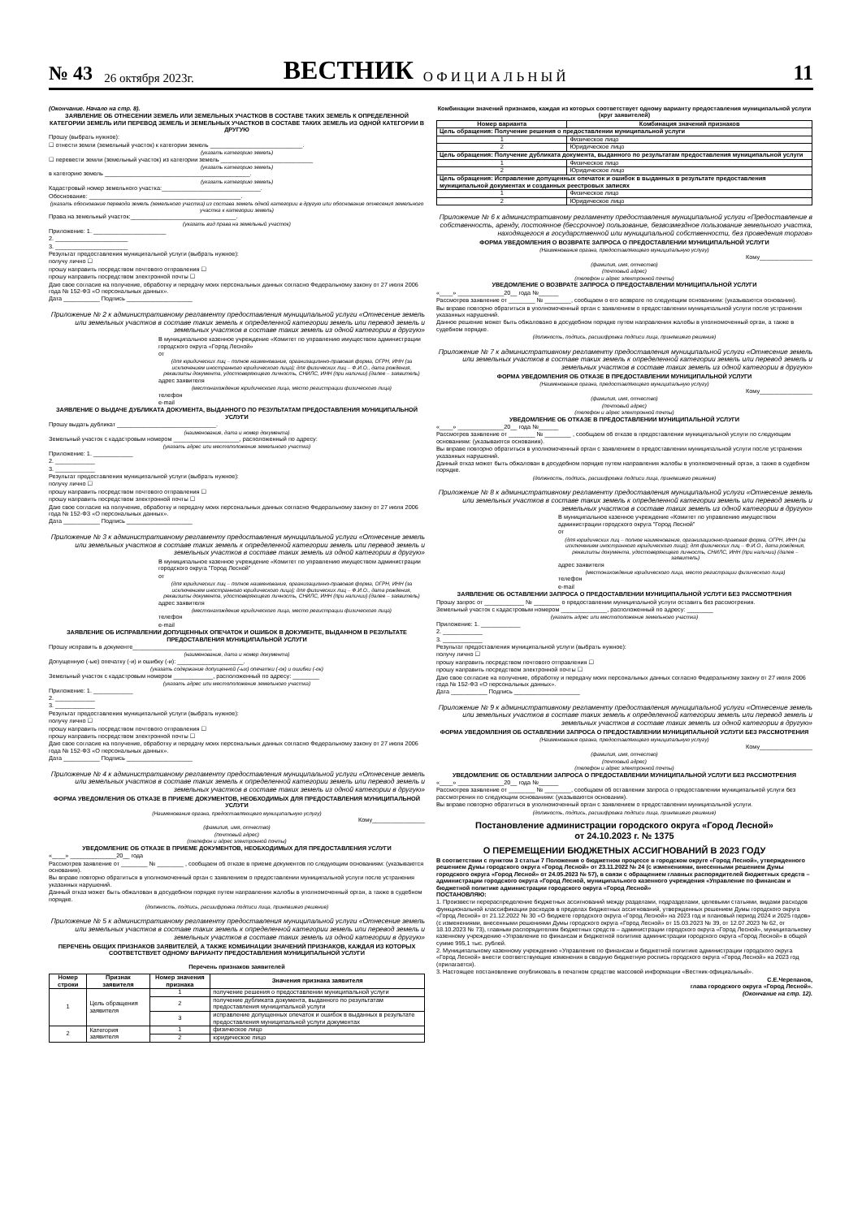№ 43 26 октября 2023г. ВЕСТНИК ОФИЦИАЛЬНЫЙ 11
(Окончание. Начало на стр. 8).
ЗАЯВЛЕНИЕ ОБ ОТНЕСЕНИИ ЗЕМЕЛЬ ИЛИ ЗЕМЕЛЬНЫХ УЧАСТКОВ В СОСТАВЕ ТАКИХ ЗЕМЕЛЬ К ОПРЕДЕЛЕННОЙ КАТЕГОРИИ ЗЕМЕЛЬ ИЛИ ПЕРЕВОД ЗЕМЕЛЬ И ЗЕМЕЛЬНЫХ УЧАСТКОВ В СОСТАВЕ ТАКИХ ЗЕМЕЛЬ ИЗ ОДНОЙ КАТЕГОРИИ В ДРУГУЮ
Прошу (выбрать нужное):
☐ отнести земли (земельный участок) к категории земель ____________________________.
(указать категорию земель)
☐ перевести земли (земельный участок) из категории земель ____________________________
(указать категорию земель)
в категорию земель ____________________________________________.
(указать категорию земель)
Кадастровый номер земельного участка:______________________________.
Обоснование: ______________________________________________.
(указать обоснование перевода земель (земельного участка) из состава земель одной категории в другую или обоснование отнесения земельного участка к категории земель)
Права на земельный участок:________________________________.
(указать вид права на земельный участок)
Приложение: 1. ______________________
2. ______________________
3. ______________________
Результат предоставления муниципальной услуги (выбрать нужное):
получу лично ☐
прошу направить посредством почтового отправления ☐
прошу направить посредством электронной почты ☐
Даю свое согласие на получение, обработку и передачу моих персональных данных согласно Федеральному закону от 27 июля 2006 года № 152-ФЗ «О персональных данных».
Дата ___________ Подпись ____________________
Приложение № 2 к административному регламенту предоставления муниципальной услуги «Отнесение земель или земельных участков в составе таких земель к определенной категории земель или перевод земель и земельных участков в составе таких земель из одной категории в другую»
В муниципальное казенное учреждение «Комитет по управлению имуществом администрации городского округа «Город Лесной»
от
(для юридических лиц – полное наименование, организационно-правовая форма, ОГРН, ИНН (за исключением иностранного юридического лица); для физических лиц – Ф.И.О., дата рождения, реквизиты документа, удостоверяющего личность, СНИЛС, ИНН (при наличии) (далее – заявитель)
адрес заявителя
(местонахождение юридического лица, место регистрации физического лица)
телефон
e-mail
ЗАЯВЛЕНИЕ О ВЫДАЧЕ ДУБЛИКАТА ДОКУМЕНТА, ВЫДАННОГО ПО РЕЗУЛЬТАТАМ ПРЕДОСТАВЛЕНИЯ МУНИЦИПАЛЬНОЙ УСЛУГИ
Прошу выдать дубликат ______________________________.
(наименование, дата и номер документа)
Земельный участок с кадастровым номером ____________________, расположенный по адресу:
(указать адрес или местоположение земельного участка)
Приложение: 1. ____________
2. ____________
3. ____________
Результат предоставления муниципальной услуги (выбрать нужное):
получу лично ☐
прошу направить посредством почтового отправления ☐
прошу направить посредством электронной почты ☐
Даю свое согласие на получение, обработку и передачу моих персональных данных согласно Федеральному закону от 27 июля 2006 года № 152-ФЗ «О персональных данных».
Дата ___________ Подпись ____________________
Приложение № 3 к административному регламенту предоставления муниципальной услуги «Отнесение земель или земельных участков в составе таких земель к определенной категории земель или перевод земель и земельных участков в составе таких земель из одной категории в другую»
В муниципальное казенное учреждение «Комитет по управлению имуществом администрации городского округа "Город Лесной"
от
(для юридических лиц – полное наименование, организационно-правовая форма, ОГРН, ИНН (за исключением иностранного юридического лица); для физических лиц – Ф.И.О., дата рождения, реквизиты документа, удостоверяющего личность, СНИЛС, ИНН (при наличии) (далее – заявитель)
адрес заявителя
(местонахождение юридического лица, место регистрации физического лица)
телефон
e-mail
ЗАЯВЛЕНИЕ ОБ ИСПРАВЛЕНИИ ДОПУЩЕННЫХ ОПЕЧАТОК И ОШИБОК В ДОКУМЕНТЕ, ВЫДАННОМ В РЕЗУЛЬТАТЕ ПРЕДОСТАВЛЕНИЯ МУНИЦИПАЛЬНОЙ УСЛУГИ
Прошу исправить в документе________________________
(наименование, дата и номер документа)
Допущенную (-ые) опечатку (-и) и ошибку (-и): ____________________.
(указать содержание допущенной (-ых) опечатки (-ок) и ошибки (-ок)
Земельный участок с кадастровым номером ____________, расположенный по адресу: ________
(указать адрес или местоположение земельного участка)
Приложение: 1. ____________
2. ____________
3. ____________
Результат предоставления муниципальной услуги (выбрать нужное):
получу лично ☐
прошу направить посредством почтового отправления ☐
прошу направить посредством электронной почты ☐
Даю свое согласие на получение, обработку и передачу моих персональных данных согласно Федеральному закону от 27 июля 2006 года № 152-ФЗ «О персональных данных».
Дата ___________ Подпись ____________________
Приложение № 4 к административному регламенту предоставления муниципальной услуги «Отнесение земель или земельных участков в составе таких земель к определенной категории земель или перевод земель и земельных участков в составе таких земель из одной категории в другую»
ФОРМА УВЕДОМЛЕНИЯ ОБ ОТКАЗЕ В ПРИЕМЕ ДОКУМЕНТОВ, НЕОБХОДИМЫХ ДЛЯ ПРЕДОСТАВЛЕНИЯ МУНИЦИПАЛЬНОЙ УСЛУГИ
(Наименование органа, предоставляющего муниципальную услугу)
Кому________________
(фамилия, имя, отчество)
(почтовый адрес)
(телефон и адрес электронной почты)
УВЕДОМЛЕНИЕ ОБ ОТКАЗЕ В ПРИЕМЕ ДОКУМЕНТОВ, НЕОБХОДИМЫХ ДЛЯ ПРЕДОСТАВЛЕНИЯ УСЛУГИ
«____» ______________20__ года
Рассмотрев заявление от ________ № ________ , сообщаем об отказе в приеме документов по следующим основаниям: (указываются основания).
Вы вправе повторно обратиться в уполномоченный орган с заявлением о предоставлении муниципальной услуги после устранения указанных нарушений.
Данный отказ может быть обжалован в досудебном порядке путем направления жалобы в уполномоченный орган, а также в судебном порядке.
(должность, подпись, расшифровка подписи лица, принявшего решение)
Приложение № 5 к административному регламенту предоставления муниципальной услуги «Отнесение земель или земельных участков в составе таких земель к определенной категории земель или перевод земель и земельных участков в составе таких земель из одной категории в другую»
ПЕРЕЧЕНЬ ОБЩИХ ПРИЗНАКОВ ЗАЯВИТЕЛЕЙ, А ТАКЖЕ КОМБИНАЦИИ ЗНАЧЕНИЙ ПРИЗНАКОВ, КАЖДАЯ ИЗ КОТОРЫХ СООТВЕТСТВУЕТ ОДНОМУ ВАРИАНТУ ПРЕДОСТАВЛЕНИЯ МУНИЦИПАЛЬНОЙ УСЛУГИ
Перечень признаков заявителей
| Номер строки | Признак заявителя | Номер значения признака | Значения признака заявителя |
| --- | --- | --- | --- |
| 1 | Цель обращения заявителя | 1 | получение решения о предоставлении муниципальной услуги |
| | | 2 | получение дубликата документа, выданного по результатам предоставления муниципальной услуги |
| | | 3 | исправление допущенных опечаток и ошибок в выданных в результате предоставления муниципальной услуги документах |
| 2 | Категория заявителя | 1 | физическое лицо |
| | | 2 | юридическое лицо |
Комбинации значений признаков, каждая из которых соответствует одному варианту предоставления муниципальной услуги (круг заявителей)
| Номер варианта | Комбинация значений признаков |
| --- | --- |
| Цель обращения: Получение решения о предоставлении муниципальной услуги | |
| 1 | Физическое лицо |
| 2 | Юридическое лицо |
| Цель обращения: Получение дубликата документа, выданного по результатам предоставления муниципальной услуги | |
| 1 | Физическое лицо |
| 2 | Юридическое лицо |
| Цель обращения: Исправление допущенных опечаток и ошибок в выданных в результате предоставления муниципальной документах и созданных реестровых записях | |
| 1 | Физическое лицо |
| 2 | Юридическое лицо |
Приложение № 6 к административному регламенту предоставления муниципальной услуги «Предоставление в собственность, аренду, постоянное (бессрочное) пользование, безвозмездное пользование земельного участка, находящегося в государственной или муниципальной собственности, без проведения торгов»
ФОРМА УВЕДОМЛЕНИЯ О ВОЗВРАТЕ ЗАПРОСА О ПРЕДОСТАВЛЕНИИ МУНИЦИПАЛЬНОЙ УСЛУГИ
(Наименование органа, предоставляющего муниципальную услугу)
Кому________________
(фамилия, имя, отчество)
(почтовый адрес)
(телефон и адрес электронной почты)
УВЕДОМЛЕНИЕ О ВОЗВРАТЕ ЗАПРОСА О ПРЕДОСТАВЛЕНИИ МУНИЦИПАЛЬНОЙ УСЛУГИ
«____» ______________20__ года №______
Рассмотрев заявление от ________ № ________, сообщаем о его возврате по следующим основаниям: (указываются основания).
Вы вправе повторно обратиться в уполномоченный орган с заявлением о предоставлении муниципальной услуги после устранения указанных нарушений.
Данное решение может быть обжаловано в досудебном порядке путем направления жалобы в уполномоченный орган, а также в судебном порядке.
(должность, подпись, расшифровка подписи лица, принявшего решение)
Приложение № 7 к административному регламенту предоставления муниципальной услуги «Отнесение земель или земельных участков в составе таких земель к определенной категории земель или перевод земель и земельных участков в составе таких земель из одной категории в другую»
ФОРМА УВЕДОМЛЕНИЯ ОБ ОТКАЗЕ В ПРЕДОСТАВЛЕНИИ МУНИЦИПАЛЬНОЙ УСЛУГИ
(Наименование органа, предоставляющего муниципальную услугу)
Кому________________
(фамилия, имя, отчество)
(почтовый адрес)
(телефон и адрес электронной почты)
УВЕДОМЛЕНИЕ ОБ ОТКАЗЕ В ПРЕДОСТАВЛЕНИИ МУНИЦИПАЛЬНОЙ УСЛУГИ
«____» ______________20__ года №______
Рассмотрев заявление от ________ № ________ , сообщаем об отказе в предоставлении муниципальной услуги по следующим основаниям: (указываются основания).
Вы вправе повторно обратиться в уполномоченный орган с заявлением о предоставлении муниципальной услуги после устранения указанных нарушений.
Данный отказ может быть обжалован в досудебном порядке путем направления жалобы в уполномоченный орган, а также в судебном порядке.
(должность, подпись, расшифровка подписи лица, принявшего решение)
Приложение № 8 к административному регламенту предоставления муниципальной услуги «Отнесение земель или земельных участков в составе таких земель к определенной категории земель или перевод земель и земельных участков в составе таких земель из одной категории в другую»
В муниципальное казенное учреждение «Комитет по управлению имуществом администрации городского округа "Город Лесной"
от
(для юридических лиц – полное наименование, организационно-правовая форма, ОГРН, ИНН (за исключением иностранного юридического лица); для физических лиц – Ф.И.О., дата рождения, реквизиты документа, удостоверяющего личность, СНИЛС, ИНН (при наличии) (далее – заявитель)
адрес заявителя
(местонахождение юридического лица, место регистрации физического лица)
телефон
e-mail
ЗАЯВЛЕНИЕ ОБ ОСТАВЛЕНИИ ЗАПРОСА О ПРЕДОСТАВЛЕНИИ МУНИЦИПАЛЬНОЙ УСЛУГИ БЕЗ РАССМОТРЕНИЯ
Прошу запрос от ____________ № ________ о предоставлении муниципальной услуги оставить без рассмотрения.
Земельный участок с кадастровым номером ______________, расположенный по адресу: ________
(указать адрес или местоположение земельного участка)
Приложение: 1. ____________
2. ____________
3. ____________
Результат предоставления муниципальной услуги (выбрать нужное):
получу лично ☐
прошу направить посредством почтового отправления ☐
прошу направить посредством электронной почты ☐
Даю свое согласие на получение, обработку и передачу моих персональных данных согласно Федеральному закону от 27 июля 2006 года № 152-ФЗ «О персональных данных».
Дата ___________ Подпись ____________________
Приложение № 9 к административному регламенту предоставления муниципальной услуги «Отнесение земель или земельных участков в составе таких земель к определенной категории земель или перевод земель и земельных участков в составе таких земель из одной категории в другую»
ФОРМА УВЕДОМЛЕНИЯ ОБ ОСТАВЛЕНИИ ЗАПРОСА О ПРЕДОСТАВЛЕНИИ МУНИЦИПАЛЬНОЙ УСЛУГИ БЕЗ РАССМОТРЕНИЯ
(Наименование органа, предоставляющего муниципальную услугу)
Кому________________
(фамилия, имя, отчество)
(почтовый адрес)
(телефон и адрес электронной почты)
УВЕДОМЛЕНИЕ ОБ ОСТАВЛЕНИИ ЗАПРОСА О ПРЕДОСТАВЛЕНИИ МУНИЦИПАЛЬНОЙ УСЛУГИ БЕЗ РАССМОТРЕНИЯ
«____» ______________20__ года №______
Рассмотрев заявление от ________ № ________, сообщаем об оставлении запроса о предоставлении муниципальной услуги без рассмотрения по следующим основаниям: (указываются основания).
Вы вправе повторно обратиться в уполномоченный орган с заявлением о предоставлении муниципальной услуги.
(должность, подпись, расшифровка подписи лица, принявшего решение)
Постановление администрации городского округа «Город Лесной»
от 24.10.2023 г. № 1375
О ПЕРЕМЕЩЕНИИ БЮДЖЕТНЫХ АССИГНОВАНИЙ В 2023 ГОДУ
В соответствии с пунктом 3 статьи 7 Положения о бюджетном процессе в городском округе «Город Лесной», утвержденного решением Думы городского округа «Город Лесной» от 23.11.2022 № 24 (с изменениями, внесенными решением Думы городского округа «Город Лесной» от 24.05.2023 № 57), в связи с обращением главных распорядителей бюджетных средств – администрации городского округа «Город Лесной, муниципального казенного учреждения «Управление по финансам и бюджетной политике администрации городского округа «Город Лесной»
ПОСТАНОВЛЯЮ:
1. Произвести перераспределение бюджетных ассигнований между разделами, подразделами, целевыми статьями, видами расходов функциональной классификации расходов в пределах бюджетных ассигнований, утвержденных решением Думы городского округа «Город Лесной» от 21.12.2022 № 30 «О бюджете городского округа «Город Лесной» на 2023 год и плановый период 2024 и 2025 годов» (с изменениями, внесенными решениями Думы городского округа «Город Лесной» от 15.03.2023 № 39, от 12.07.2023 № 62, от 18.10.2023 № 73), главным распорядителям бюджетных средств – администрации городского округа «Город Лесной», муниципальному казенному учреждению «Управление по финансам и бюджетной политике администрации городского округа «Город Лесной» в общей сумме 995,1 тыс. рублей.
2. Муниципальному казенному учреждению «Управление по финансам и бюджетной политике администрации городского округа «Город Лесной» внести соответствующие изменения в сводную бюджетную роспись городского округа «Город Лесной» на 2023 год (прилагается).
3. Настоящее постановление опубликовать в печатном средстве массовой информации «Вестник-официальный».
С.Е.Черепанов,
глава городского округа «Город Лесной».
(Окончание на стр. 12).